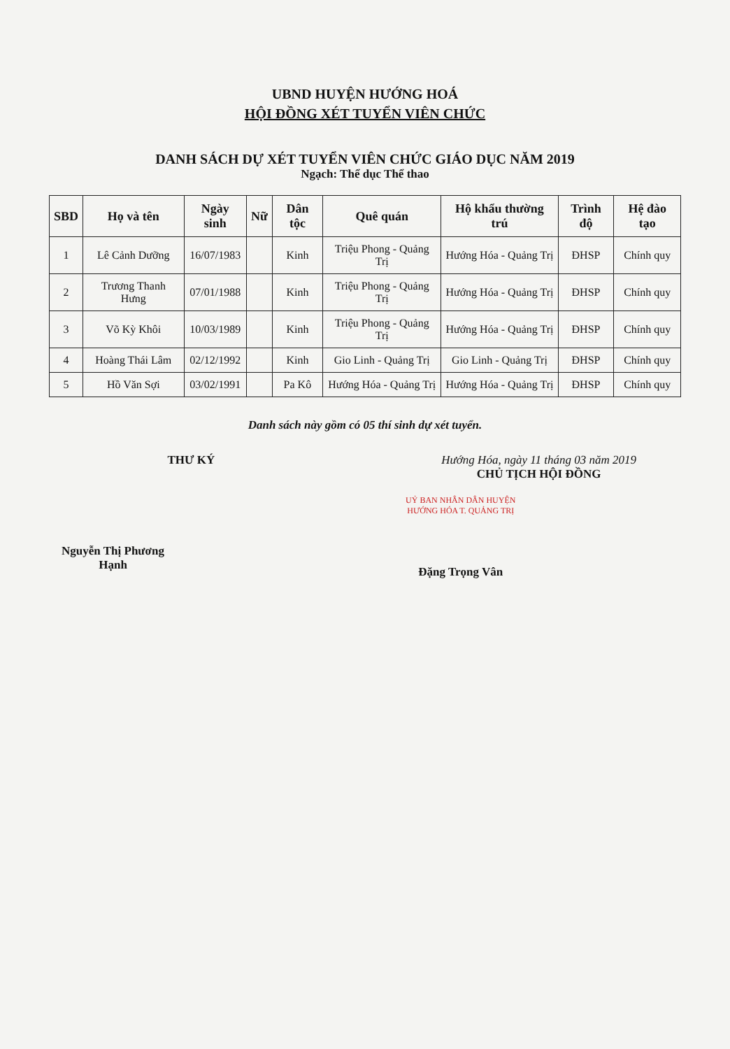UBND HUYỆN HƯỚNG HOÁ
HỘI ĐỒNG XÉT TUYỂN VIÊN CHỨC
DANH SÁCH DỰ XÉT TUYỂN VIÊN CHỨC GIÁO DỤC NĂM 2019
Ngạch: Thể dục Thể thao
| SBD | Họ và tên | Ngày sinh | Nữ | Dân tộc | Quê quán | Hộ khẩu thường trú | Trình độ | Hệ đào tạo |
| --- | --- | --- | --- | --- | --- | --- | --- | --- |
| 1 | Lê Cảnh Dưỡng | 16/07/1983 | | Kinh | Triệu Phong - Quảng Trị | Hướng Hóa - Quảng Trị | ĐHSP | Chính quy |
| 2 | Trương Thanh Hưng | 07/01/1988 | | Kinh | Triệu Phong - Quảng Trị | Hướng Hóa - Quảng Trị | ĐHSP | Chính quy |
| 3 | Võ Kỳ Khôi | 10/03/1989 | | Kinh | Triệu Phong - Quảng Trị | Hướng Hóa - Quảng Trị | ĐHSP | Chính quy |
| 4 | Hoàng Thái Lâm | 02/12/1992 | | Kinh | Gio Linh - Quảng Trị | Gio Linh - Quảng Trị | ĐHSP | Chính quy |
| 5 | Hồ Văn Sợi | 03/02/1991 | | Pa Kô | Hướng Hóa - Quảng Trị | Hướng Hóa - Quảng Trị | ĐHSP | Chính quy |
Danh sách này gồm có 05 thí sinh dự xét tuyển.
THƯ KÝ
Nguyễn Thị Phương Hạnh
Hướng Hóa, ngày 11 tháng 03 năm 2019
CHỦ TỊCH HỘI ĐỒNG
UỶ BAN NHÂN DÂN HUYỆN HƯỚNG HÓA T. QUẢNG TRỊ
Đặng Trọng Vân